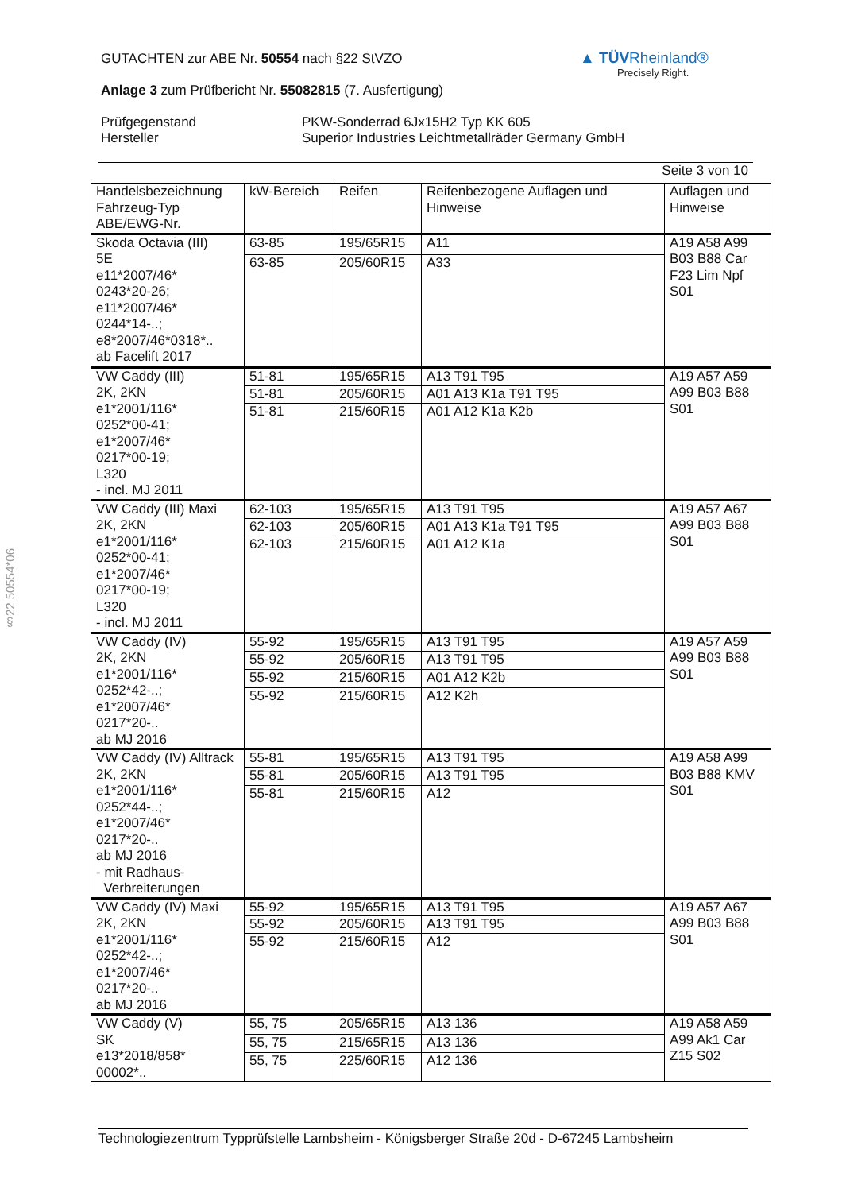GUTACHTEN zur ABE Nr. 50554 nach §22 StVZO
Anlage 3 zum Prüfbericht Nr. 55082815 (7. Ausfertigung)
Prüfgegenstand
Hersteller
PKW-Sonderrad 6Jx15H2 Typ KK 605
Superior Industries Leichtmetallräder Germany GmbH
Seite 3 von 10
▲ TÜVRheinland®
Precisely Right.
§22 50554*06
| Handelsbezeichnung Fahrzeug-Typ ABE/EWG-Nr. | kW-Bereich | Reifen | Reifenbezogene Auflagen und Hinweise | Auflagen und Hinweise |
| --- | --- | --- | --- | --- |
| Skoda Octavia (III) 5E e11*2007/46* 0243*20-26; e11*2007/46* 0244*14-..; e8*2007/46*0318*.. ab Facelift 2017 | 63-85 | 195/65R15 | A11 | A19 A58 A99 B03 B88 Car F23 Lim Npf S01 |
| | 63-85 | 205/60R15 | A33 | |
| VW Caddy (III) 2K, 2KN e1*2001/116* 0252*00-41; e1*2007/46* 0217*00-19; L320 - incl. MJ 2011 | 51-81 | 195/65R15 | A13 T91 T95 | A19 A57 A59 A99 B03 B88 S01 |
| | 51-81 | 205/60R15 | A01 A13 K1a T91 T95 | |
| | 51-81 | 215/60R15 | A01 A12 K1a K2b | |
| VW Caddy (III) Maxi 2K, 2KN e1*2001/116* 0252*00-41; e1*2007/46* 0217*00-19; L320 - incl. MJ 2011 | 62-103 | 195/65R15 | A13 T91 T95 | A19 A57 A67 A99 B03 B88 S01 |
| | 62-103 | 205/60R15 | A01 A13 K1a T91 T95 | |
| | 62-103 | 215/60R15 | A01 A12 K1a | |
| VW Caddy (IV) 2K, 2KN e1*2001/116* 0252*42-..; e1*2007/46* 0217*20-.. ab MJ 2016 | 55-92 | 195/65R15 | A13 T91 T95 | A19 A57 A59 A99 B03 B88 S01 |
| | 55-92 | 205/60R15 | A13 T91 T95 | |
| | 55-92 | 215/60R15 | A01 A12 K2b | |
| | 55-92 | 215/60R15 | A12 K2h | |
| VW Caddy (IV) Alltrack 2K, 2KN e1*2001/116* 0252*44-..; e1*2007/46* 0217*20-.. ab MJ 2016 - mit Radhaus- Verbreiterungen | 55-81 | 195/65R15 | A13 T91 T95 | A19 A58 A99 B03 B88 KMV S01 |
| | 55-81 | 205/60R15 | A13 T91 T95 | |
| | 55-81 | 215/60R15 | A12 | |
| VW Caddy (IV) Maxi 2K, 2KN e1*2001/116* 0252*42-..; e1*2007/46* 0217*20-.. ab MJ 2016 | 55-92 | 195/65R15 | A13 T91 T95 | A19 A57 A67 A99 B03 B88 S01 |
| | 55-92 | 205/60R15 | A13 T91 T95 | |
| | 55-92 | 215/60R15 | A12 | |
| VW Caddy (V) SK e13*2018/858* 00002*.. | 55, 75 | 205/65R15 | A13 136 | A19 A58 A59 A99 Ak1 Car Z15 S02 |
| | 55, 75 | 215/65R15 | A13 136 | |
| | 55, 75 | 225/60R15 | A12 136 | |
Technologiezentrum Typprüfstelle Lambsheim - Königsberger Straße 20d - D-67245 Lambsheim